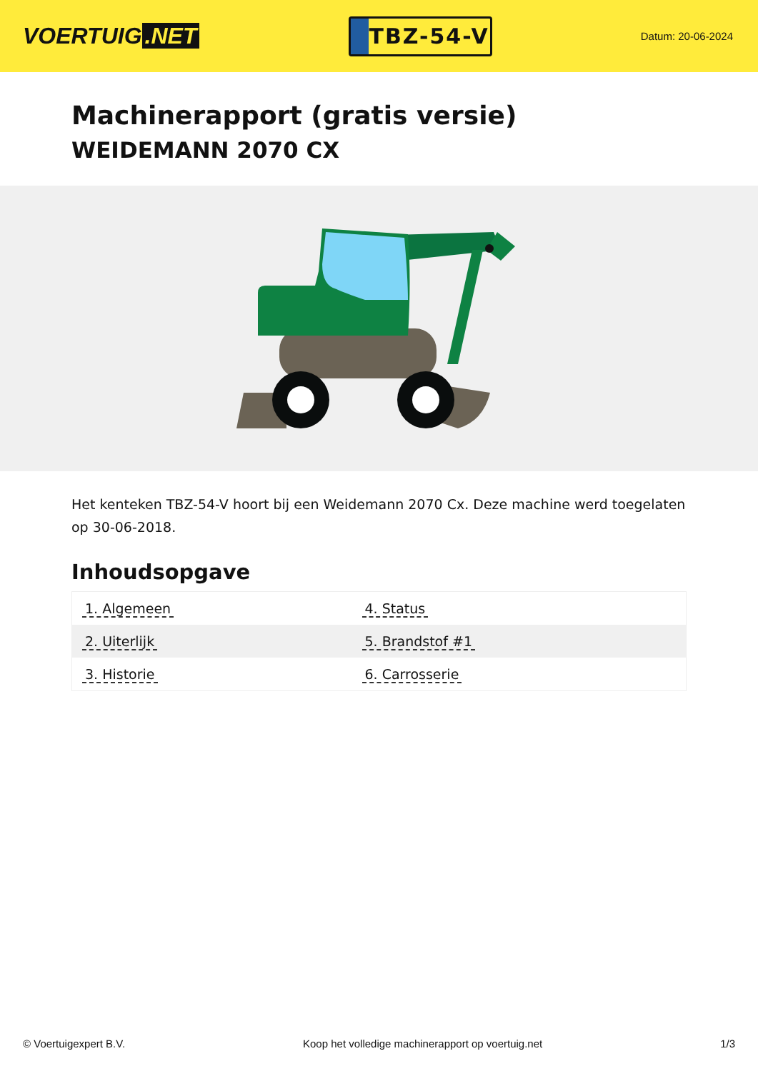VOERTUIG.NET
TBZ-54-V
Datum: 20-06-2024
Machinerapport (gratis versie)
WEIDEMANN 2070 CX
Het kenteken TBZ-54-V hoort bij een Weidemann 2070 Cx. Deze machine werd toegelaten op 30-06-2018.
Inhoudsopgave
| 1. Algemeen | 4. Status |
| 2. Uiterlijk | 5. Brandstof #1 |
| 3. Historie | 6. Carrosserie |
© Voertuigexpert B.V. Koop het volledige machinerapport op voertuig.net
1/3